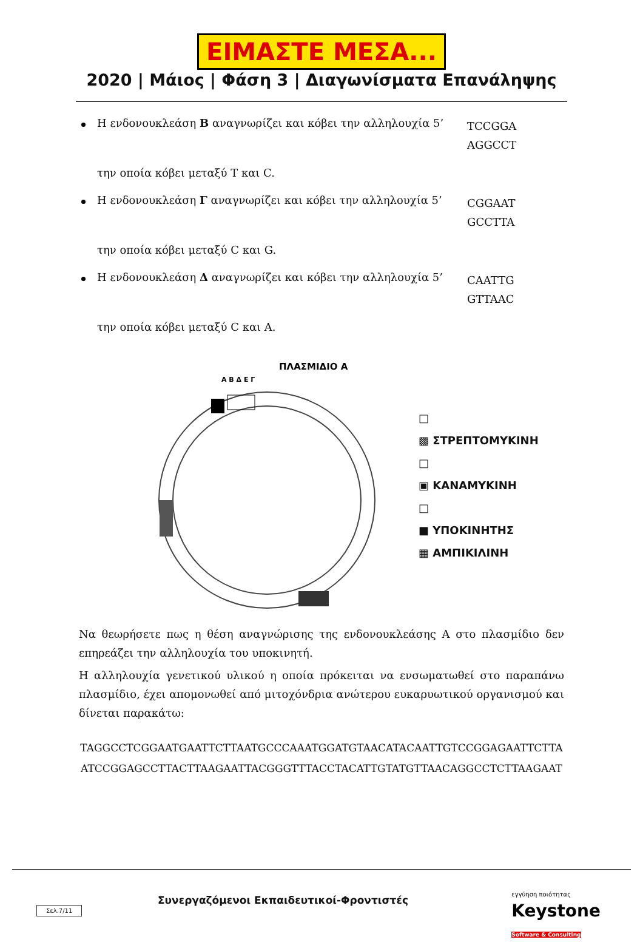ΕΙΜΑΣΤΕ ΜΕΣΑ...
2020 | Μάιος | Φάση 3 | Διαγωνίσματα Επανάληψης
Η ενδονουκλεάση Β αναγνωρίζει και κόβει την αλληλουχία 5’
TCCGGA
AGGCCT
την οποία κόβει μεταξύ T και C.
Η ενδονουκλεάση Γ αναγνωρίζει και κόβει την αλληλουχία 5’
CGGAAT
GCCTTA
την οποία κόβει μεταξύ C και G.
Η ενδονουκλεάση Δ αναγνωρίζει και κόβει την αλληλουχία 5’
CAATTG
GTTAAC
την οποία κόβει μεταξύ C και A.
ΠΛΑΣΜΙΔΙΟ Α
Α Β Δ Ε Γ
□
▩ ΣΤΡΕΠΤΟΜΥΚΙΝΗ
□
▣ ΚΑΝΑΜΥΚΙΝΗ
□
■ ΥΠΟΚΙΝΗΤΗΣ
▦ ΑΜΠΙΚΙΛΙΝΗ
Να θεωρήσετε πως η θέση αναγνώρισης της ενδονουκλεάσης Α στο πλασμίδιο δεν επηρεάζει την αλληλουχία του υποκινητή.
Η αλληλουχία γενετικού υλικού η οποία πρόκειται να ενσωματωθεί στο παραπάνω πλασμίδιο, έχει απομονωθεί από μιτοχόνδρια ανώτερου ευκαρυωτικού οργανισμού και δίνεται παρακάτω:
TAGGCCTCGGAATGAATTCTTAATGCCCAAATGGATGTAACATACAATTGTCCGGAGAATTCTTA
ATCCGGAGCCTTACTTAAGAATTACGGGTTTACCTACATTGTATGTTAACAGGCCTCTTAAGAAT
Σελ.7/11
Συνεργαζόμενοι Εκπαιδευτικοί-Φροντιστές
εγγύηση ποιότητας
Keystone
Software & Consulting